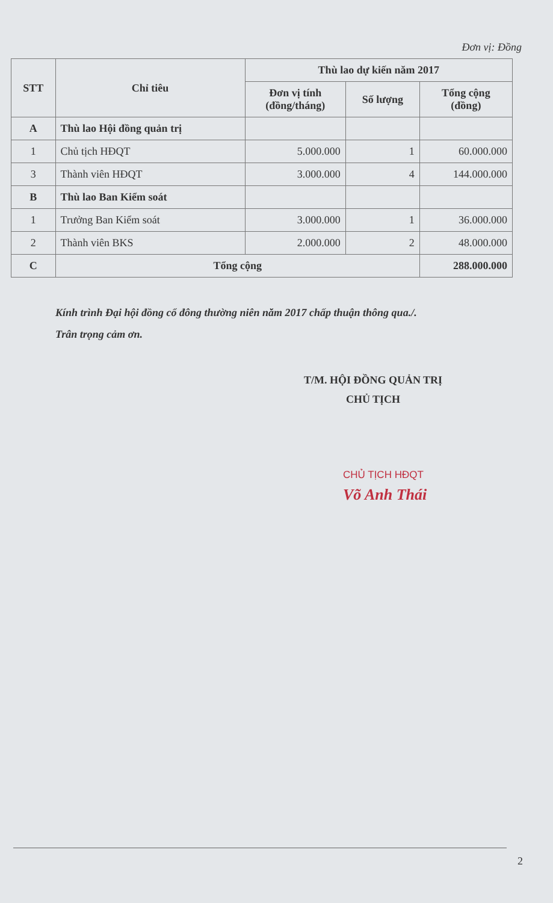Đơn vị: Đồng
| STT | Chỉ tiêu | Thù lao dự kiến năm 2017 | | |
| --- | --- | --- | --- | --- |
| | | Đơn vị tính (đồng/tháng) | Số lượng | Tổng cộng (đồng) |
| A | Thù lao Hội đồng quản trị | | | |
| 1 | Chủ tịch HĐQT | 5.000.000 | 1 | 60.000.000 |
| 3 | Thành viên HĐQT | 3.000.000 | 4 | 144.000.000 |
| B | Thù lao Ban Kiểm soát | | | |
| 1 | Trưởng Ban Kiểm soát | 3.000.000 | 1 | 36.000.000 |
| 2 | Thành viên BKS | 2.000.000 | 2 | 48.000.000 |
| C | Tổng cộng | | | 288.000.000 |
Kính trình Đại hội đồng cổ đông thường niên năm 2017 chấp thuận thông qua./.
Trân trọng cảm ơn.
T/M. HỘI ĐỒNG QUẢN TRỊ
CHỦ TỊCH
CHỦ TỊCH HĐQT
Võ Anh Thái
2